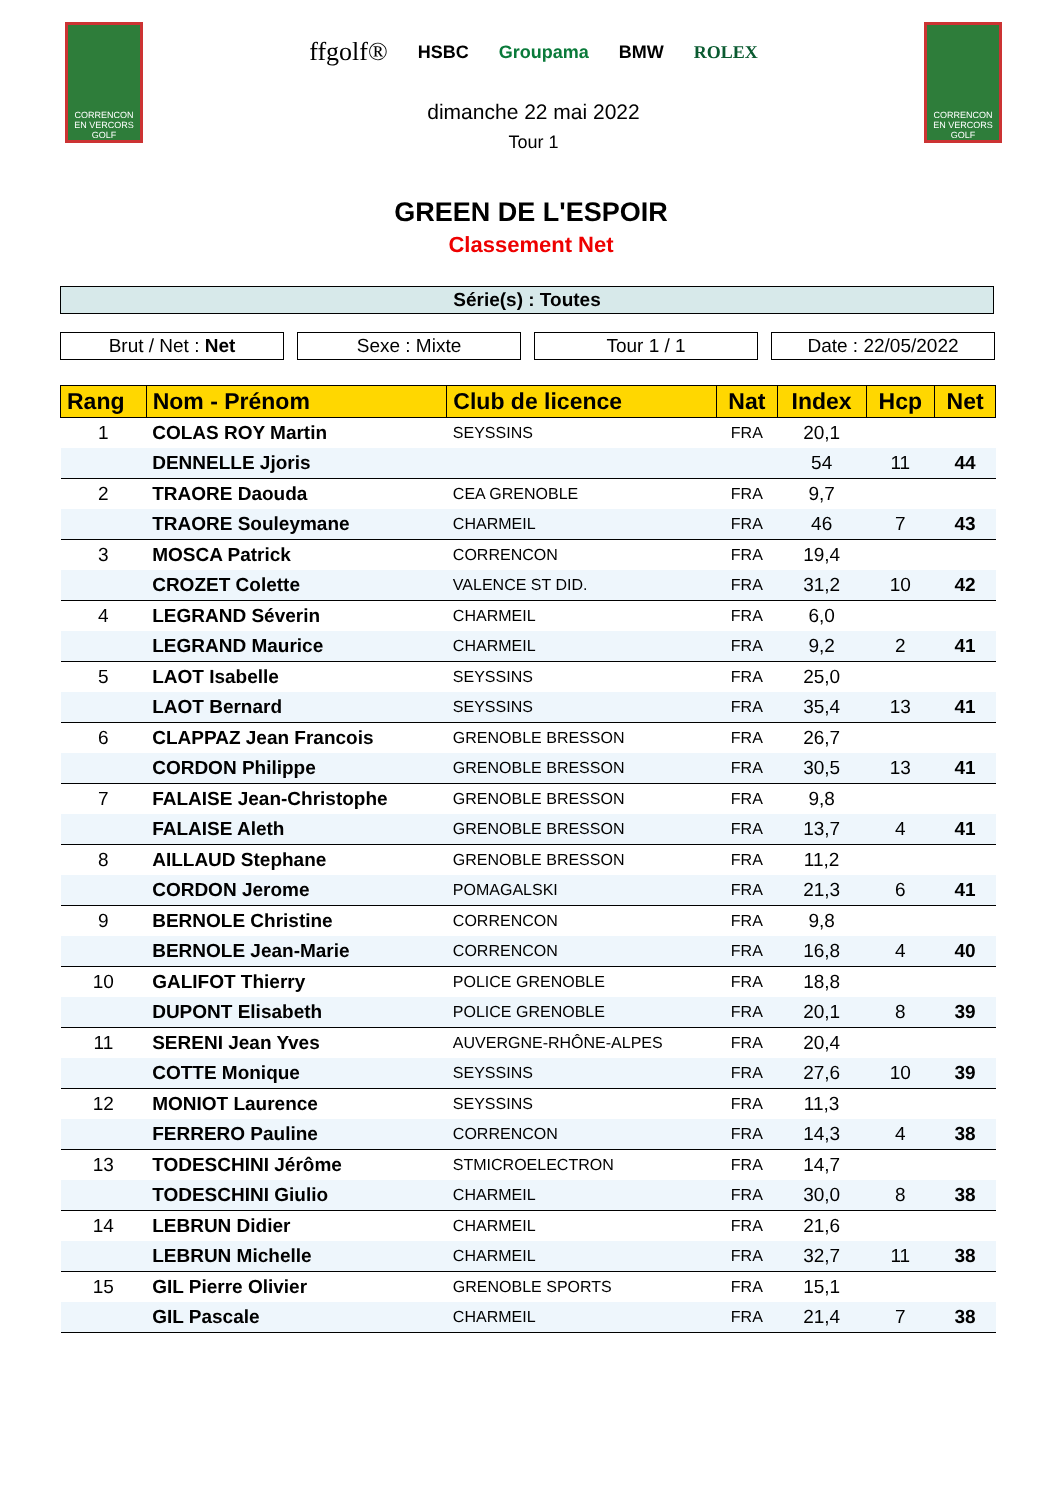CORRENCON EN VERCORS GOLF
ffgolf® HSBC Groupama BMW ROLEX
dimanche 22 mai 2022
Tour 1
CORRENCON EN VERCORS GOLF
GREEN DE L'ESPOIR
Classement Net
Série(s) : Toutes
Brut / Net : Net Sexe : Mixte Tour 1 / 1 Date : 22/05/2022
| Rang | Nom - Prénom | Club de licence | Nat | Index | Hcp | Net |
| --- | --- | --- | --- | --- | --- | --- |
| 1 | COLAS ROY Martin | SEYSSINS | FRA | 20,1 | | |
| | DENNELLE Jjoris | | | 54 | 11 | 44 |
| 2 | TRAORE Daouda | CEA GRENOBLE | FRA | 9,7 | | |
| | TRAORE Souleymane | CHARMEIL | FRA | 46 | 7 | 43 |
| 3 | MOSCA Patrick | CORRENCON | FRA | 19,4 | | |
| | CROZET Colette | VALENCE ST DID. | FRA | 31,2 | 10 | 42 |
| 4 | LEGRAND Séverin | CHARMEIL | FRA | 6,0 | | |
| | LEGRAND Maurice | CHARMEIL | FRA | 9,2 | 2 | 41 |
| 5 | LAOT Isabelle | SEYSSINS | FRA | 25,0 | | |
| | LAOT Bernard | SEYSSINS | FRA | 35,4 | 13 | 41 |
| 6 | CLAPPAZ Jean Francois | GRENOBLE BRESSON | FRA | 26,7 | | |
| | CORDON Philippe | GRENOBLE BRESSON | FRA | 30,5 | 13 | 41 |
| 7 | FALAISE Jean-Christophe | GRENOBLE BRESSON | FRA | 9,8 | | |
| | FALAISE Aleth | GRENOBLE BRESSON | FRA | 13,7 | 4 | 41 |
| 8 | AILLAUD Stephane | GRENOBLE BRESSON | FRA | 11,2 | | |
| | CORDON Jerome | POMAGALSKI | FRA | 21,3 | 6 | 41 |
| 9 | BERNOLE Christine | CORRENCON | FRA | 9,8 | | |
| | BERNOLE Jean-Marie | CORRENCON | FRA | 16,8 | 4 | 40 |
| 10 | GALIFOT Thierry | POLICE GRENOBLE | FRA | 18,8 | | |
| | DUPONT Elisabeth | POLICE GRENOBLE | FRA | 20,1 | 8 | 39 |
| 11 | SERENI Jean Yves | AUVERGNE-RHÔNE-ALPES | FRA | 20,4 | | |
| | COTTE Monique | SEYSSINS | FRA | 27,6 | 10 | 39 |
| 12 | MONIOT Laurence | SEYSSINS | FRA | 11,3 | | |
| | FERRERO Pauline | CORRENCON | FRA | 14,3 | 4 | 38 |
| 13 | TODESCHINI Jérôme | STMICROELECTRON | FRA | 14,7 | | |
| | TODESCHINI Giulio | CHARMEIL | FRA | 30,0 | 8 | 38 |
| 14 | LEBRUN Didier | CHARMEIL | FRA | 21,6 | | |
| | LEBRUN Michelle | CHARMEIL | FRA | 32,7 | 11 | 38 |
| 15 | GIL Pierre Olivier | GRENOBLE SPORTS | FRA | 15,1 | | |
| | GIL Pascale | CHARMEIL | FRA | 21,4 | 7 | 38 |